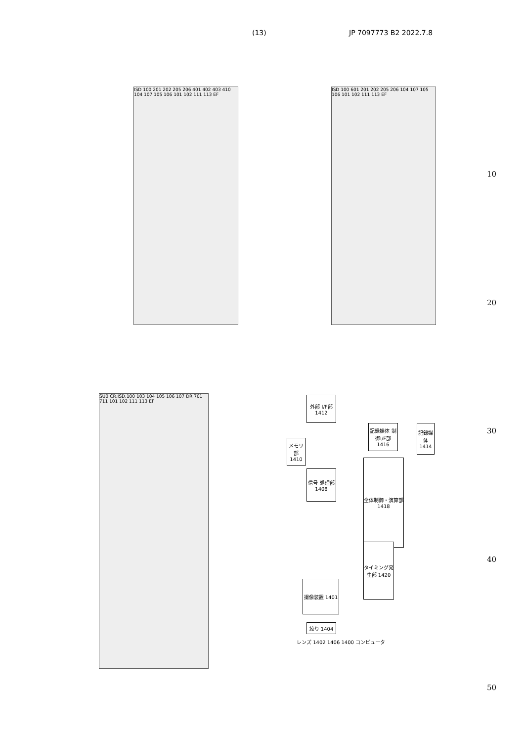(13) JP 7097773 B2 2022.7.8
ISD 100 201 202 205 206 401 402 403 410 104 107 105 106 101 102 111 113 EF
ISD 100 601 201 202 205 206 104 107 105 106 101 102 111 113 EF
SUB CR,ISD,100 103 104 105 106 107 DR 701 711 101 102 111 113 EF
外部 I/F部 1412
メモリ部 1410
信号 処理部 1408
記録媒体 制御I/F部 1416
記録媒体 1414
全体制御・演算部 1418
タイミング発生部 1420
撮像装置 1401
絞り 1404
レンズ 1402 1406 1400 コンピュータ
10
20
30
40
50